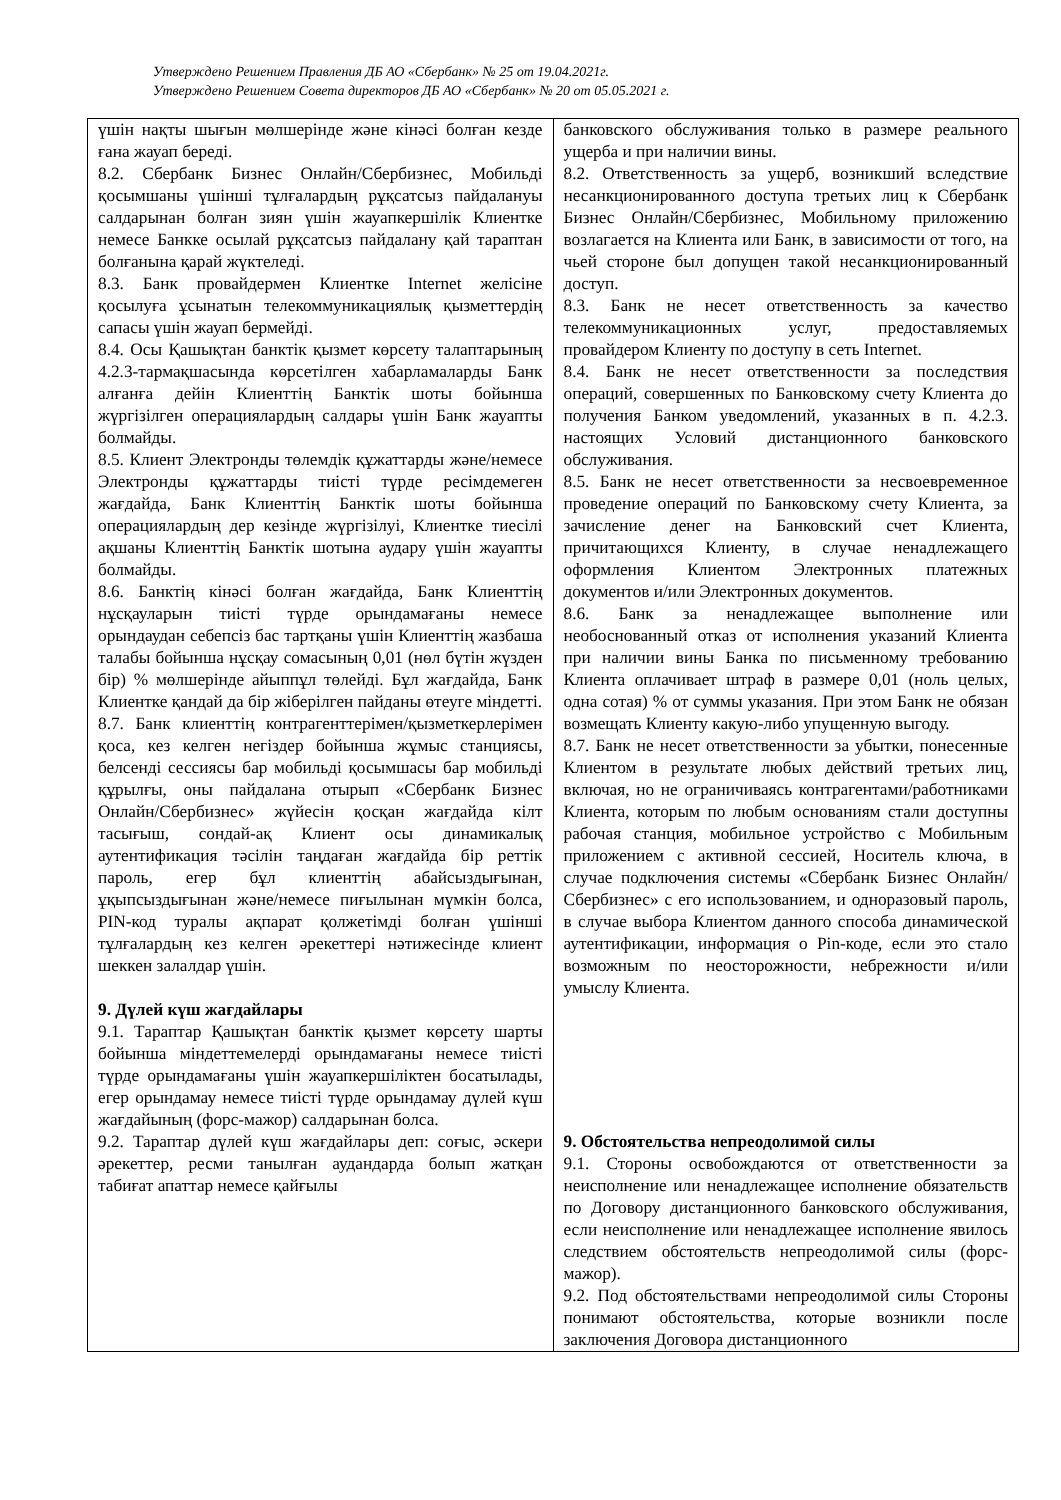Утверждено Решением Правления ДБ АО «Сбербанк» № 25 от 19.04.2021г.
Утверждено Решением Совета директоров ДБ АО «Сбербанк» № 20 от 05.05.2021 г.
| үшін нақты шығын мөлшерінде және кінәсі болған кезде ғана жауап береді. 8.2. Сбербанк Бизнес Онлайн/Сбербизнес, Мобильді қосымшаны үшінші тұлғалардың рұқсатсыз пайдалануы салдарынан болған зиян үшін жауапкершілік Клиентке немесе Банкке осылай рұқсатсыз пайдалану қай тараптан болғанына қарай жүктеледі. 8.3. Банк провайдермен Клиентке Internet желісіне қосылуға ұсынатын телекоммуникациялық қызметтердің сапасы үшін жауап бермейді. 8.4. Осы Қашықтан банктік қызмет көрсету талаптарының 4.2.3-тармақшасында көрсетілген хабарламаларды Банк алғанға дейін Клиенттің Банктік шоты бойынша жүргізілген операциялардың салдары үшін Банк жауапты болмайды. 8.5. Клиент Электронды төлемдік құжаттарды және/немесе Электронды құжаттарды тиісті түрде ресімдемеген жағдайда, Банк Клиенттің Банктік шоты бойынша операциялардың дер кезінде жүргізілуі, Клиентке тиесілі ақшаны Клиенттің Банктік шотына аудару үшін жауапты болмайды. 8.6. Банктің кінәсі болған жағдайда, Банк Клиенттің нұсқауларын тиісті түрде орындамағаны немесе орындаудан себепсіз бас тартқаны үшін Клиенттің жазбаша талабы бойынша нұсқау сомасының 0,01 (нөл бүтін жүзден бір) % мөлшерінде айыппұл төлейді. Бұл жағдайда, Банк Клиентке қандай да бір жіберілген пайданы өтеуге міндетті. 8.7. Банк клиенттің контрагенттерімен/қызметкерлерімен қоса, кез келген негіздер бойынша жұмыс станциясы, белсенді сессиясы бар мобильді қосымшасы бар мобильді құрылғы, оны пайдалана отырып «Сбербанк Бизнес Онлайн/Сбербизнес» жүйесін қосқан жағдайда кілт тасығыш, сондай-ақ Клиент осы динамикалық аутентификация тәсілін таңдаған жағдайда бір реттік пароль, егер бұл клиенттің абайсыздығынан, ұқыпсыздығынан және/немесе пиғылынан мүмкін болса, PIN-код туралы ақпарат қолжетімді болған үшінші тұлғалардың кез келген әрекеттері нәтижесінде клиент шеккен залалдар үшін. 9. Дүлей күш жағдайлары 9.1. Тараптар Қашықтан банктік қызмет көрсету шарты бойынша міндеттемелерді орындамағаны немесе тиісті түрде орындамағаны үшін жауапкершіліктен босатылады, егер орындамау немесе тиісті түрде орындамау дүлей күш жағдайының (форс-мажор) салдарынан болса. 9.2. Тараптар дүлей күш жағдайлары деп: соғыс, әскери әрекеттер, ресми танылған аудандарда болып жатқан табиғат апаттар немесе қайғылы | банковского обслуживания только в размере реального ущерба и при наличии вины. 8.2. Ответственность за ущерб, возникший вследствие несанкционированного доступа третьих лиц к Сбербанк Бизнес Онлайн/Сбербизнес, Мобильному приложению возлагается на Клиента или Банк, в зависимости от того, на чьей стороне был допущен такой несанкционированный доступ. 8.3. Банк не несет ответственность за качество телекоммуникационных услуг, предоставляемых провайдером Клиенту по доступу в сеть Internet. 8.4. Банк не несет ответственности за последствия операций, совершенных по Банковскому счету Клиента до получения Банком уведомлений, указанных в п. 4.2.3. настоящих Условий дистанционного банковского обслуживания. 8.5. Банк не несет ответственности за несвоевременное проведение операций по Банковскому счету Клиента, за зачисление денег на Банковский счет Клиента, причитающихся Клиенту, в случае ненадлежащего оформления Клиентом Электронных платежных документов и/или Электронных документов. 8.6. Банк за ненадлежащее выполнение или необоснованный отказ от исполнения указаний Клиента при наличии вины Банка по письменному требованию Клиента оплачивает штраф в размере 0,01 (ноль целых, одна сотая) % от суммы указания. При этом Банк не обязан возмещать Клиенту какую-либо упущенную выгоду. 8.7. Банк не несет ответственности за убытки, понесенные Клиентом в результате любых действий третьих лиц, включая, но не ограничиваясь контрагентами/работниками Клиента, которым по любым основаниям стали доступны рабочая станция, мобильное устройство с Мобильным приложением с активной сессией, Носитель ключа, в случае подключения системы «Сбербанк Бизнес Онлайн/Сбербизнес» с его использованием, и одноразовый пароль, в случае выбора Клиентом данного способа динамической аутентификации, информация о Pin-коде, если это стало возможным по неосторожности, небрежности и/или умыслу Клиента. 9. Обстоятельства непреодолимой силы 9.1. Стороны освобождаются от ответственности за неисполнение или ненадлежащее исполнение обязательств по Договору дистанционного банковского обслуживания, если неисполнение или ненадлежащее исполнение явилось следствием обстоятельств непреодолимой силы (форс-мажор). 9.2. Под обстоятельствами непреодолимой силы Стороны понимают обстоятельства, которые возникли после заключения Договора дистанционного |